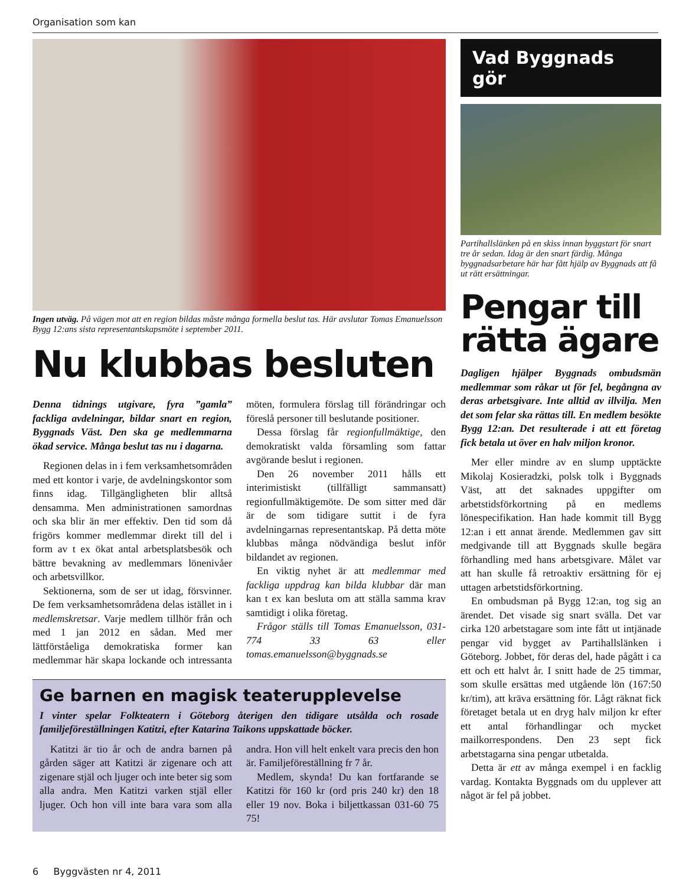Organisation som kan
Ingen utväg. På vägen mot att en region bildas måste många formella beslut tas. Här avslutar Tomas Emanuelsson Bygg 12:ans sista representantskapsmöte i september 2011.
Nu klubbas besluten
Denna tidnings utgivare, fyra ”gamla” fackliga avdelningar, bildar snart en region, Byggnads Väst. Den ska ge medlemmarna ökad service. Många beslut tas nu i dagarna.
Regionen delas in i fem verksamhetsområden med ett kontor i varje, de avdelningskontor som finns idag. Tillgängligheten blir alltså densamma. Men administrationen samordnas och ska blir än mer effektiv. Den tid som då frigörs kommer medlemmar direkt till del i form av t ex ökat antal arbetsplatsbesök och bättre bevakning av medlemmars lönenivåer och arbetsvillkor.
Sektionerna, som de ser ut idag, försvinner. De fem verksamhetsområdena delas istället in i medlemskretsar. Varje medlem tillhör från och med 1 jan 2012 en sådan. Med mer lättförståeliga demokratiska former kan medlemmar här skapa lockande och intressanta möten, formulera förslag till förändringar och föreslå personer till beslutande positioner.
Dessa förslag får regionfullmäktige, den demokratiskt valda församling som fattar avgörande beslut i regionen.
Den 26 november 2011 hålls ett interimistiskt (tillfälligt sammansatt) regionfullmäktigemöte. De som sitter med där är de som tidigare suttit i de fyra avdelningarnas representantskap. På detta möte klubbas många nödvändiga beslut inför bildandet av regionen.
En viktig nyhet är att medlemmar med fackliga uppdrag kan bilda klubbar där man kan t ex kan besluta om att ställa samma krav samtidigt i olika företag.
Frågor ställs till Tomas Emanuelsson, 031-774 33 63 eller tomas.emanuelsson@byggnads.se
Ge barnen en magisk teaterupplevelse
I vinter spelar Folkteatern i Göteborg återigen den tidigare utsålda och rosade familjeföreställningen Katitzi, efter Katarina Taikons uppskattade böcker.
Katitzi är tio år och de andra barnen på gården säger att Katitzi är zigenare och att zigenare stjäl och ljuger och inte beter sig som alla andra. Men Katitzi varken stjäl eller ljuger. Och hon vill inte bara vara som alla andra. Hon vill helt enkelt vara precis den hon är. Familjeföreställning fr 7 år.
Medlem, skynda! Du kan fortfarande se Katitzi för 160 kr (ord pris 240 kr) den 18 eller 19 nov. Boka i biljettkassan 031-60 75 75!
Vad Byggnads gör
Partihallslänken på en skiss innan byggstart för snart tre år sedan. Idag är den snart färdig. Många byggnadsarbetare här har fått hjälp av Byggnads att få ut rätt ersättningar.
Pengar till rätta ägare
Dagligen hjälper Byggnads ombudsmän medlemmar som råkar ut för fel, begångna av deras arbetsgivare. Inte alltid av illvilja. Men det som felar ska rättas till. En medlem besökte Bygg 12:an. Det resulterade i att ett företag fick betala ut över en halv miljon kronor.
Mer eller mindre av en slump upptäckte Mikolaj Kosieradzki, polsk tolk i Byggnads Väst, att det saknades uppgifter om arbetstidsförkortning på en medlems lönespecifikation. Han hade kommit till Bygg 12:an i ett annat ärende. Medlemmen gav sitt medgivande till att Byggnads skulle begära förhandling med hans arbetsgivare. Målet var att han skulle få retroaktiv ersättning för ej uttagen arbetstidsförkortning.
En ombudsman på Bygg 12:an, tog sig an ärendet. Det visade sig snart svälla. Det var cirka 120 arbetstagare som inte fått ut intjänade pengar vid bygget av Partihallslänken i Göteborg. Jobbet, för deras del, hade pågått i ca ett och ett halvt år. I snitt hade de 25 timmar, som skulle ersättas med utgående lön (167:50 kr/tim), att kräva ersättning för. Lågt räknat fick företaget betala ut en dryg halv miljon kr efter ett antal förhandlingar och mycket mailkorrespondens. Den 23 sept fick arbetstagarna sina pengar utbetalda.
Detta är ett av många exempel i en facklig vardag. Kontakta Byggnads om du upplever att något är fel på jobbet.
6 Byggvästen nr 4, 2011